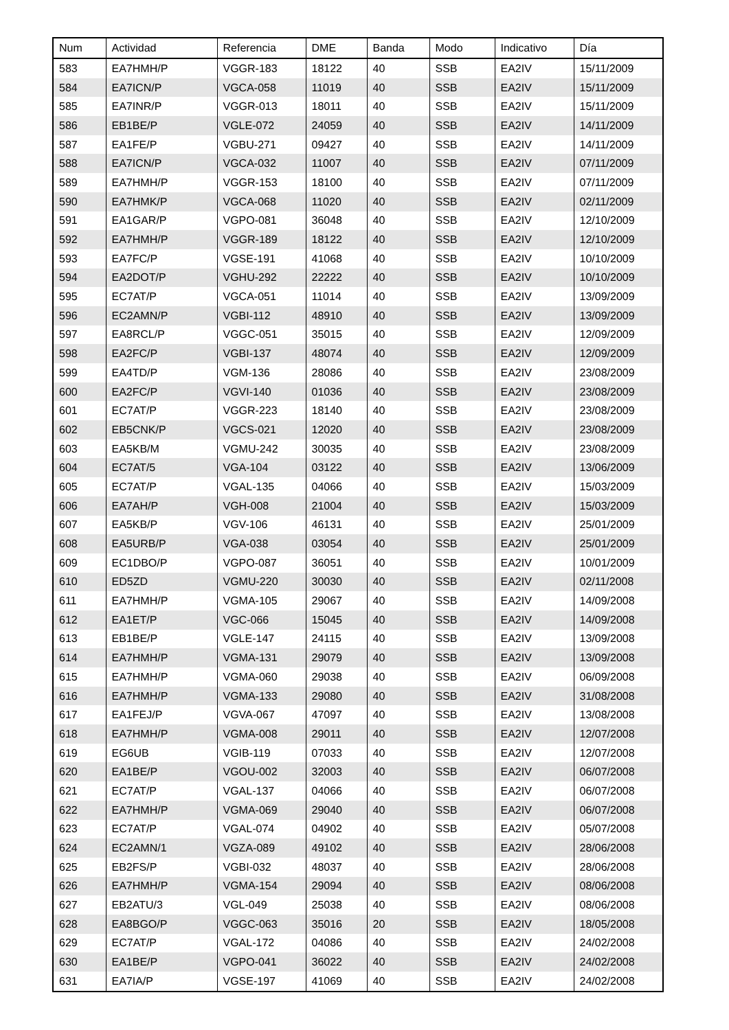| Num | Actividad | Referencia | DME | Banda | Modo | Indicativo | Día |
| --- | --- | --- | --- | --- | --- | --- | --- |
| 583 | EA7HMH/P | VGGR-183 | 18122 | 40 | SSB | EA2IV | 15/11/2009 |
| 584 | EA7ICN/P | VGCA-058 | 11019 | 40 | SSB | EA2IV | 15/11/2009 |
| 585 | EA7INR/P | VGGR-013 | 18011 | 40 | SSB | EA2IV | 15/11/2009 |
| 586 | EB1BE/P | VGLE-072 | 24059 | 40 | SSB | EA2IV | 14/11/2009 |
| 587 | EA1FE/P | VGBU-271 | 09427 | 40 | SSB | EA2IV | 14/11/2009 |
| 588 | EA7ICN/P | VGCA-032 | 11007 | 40 | SSB | EA2IV | 07/11/2009 |
| 589 | EA7HMH/P | VGGR-153 | 18100 | 40 | SSB | EA2IV | 07/11/2009 |
| 590 | EA7HMK/P | VGCA-068 | 11020 | 40 | SSB | EA2IV | 02/11/2009 |
| 591 | EA1GAR/P | VGPO-081 | 36048 | 40 | SSB | EA2IV | 12/10/2009 |
| 592 | EA7HMH/P | VGGR-189 | 18122 | 40 | SSB | EA2IV | 12/10/2009 |
| 593 | EA7FC/P | VGSE-191 | 41068 | 40 | SSB | EA2IV | 10/10/2009 |
| 594 | EA2DOT/P | VGHU-292 | 22222 | 40 | SSB | EA2IV | 10/10/2009 |
| 595 | EC7AT/P | VGCA-051 | 11014 | 40 | SSB | EA2IV | 13/09/2009 |
| 596 | EC2AMN/P | VGBI-112 | 48910 | 40 | SSB | EA2IV | 13/09/2009 |
| 597 | EA8RCL/P | VGGC-051 | 35015 | 40 | SSB | EA2IV | 12/09/2009 |
| 598 | EA2FC/P | VGBI-137 | 48074 | 40 | SSB | EA2IV | 12/09/2009 |
| 599 | EA4TD/P | VGM-136 | 28086 | 40 | SSB | EA2IV | 23/08/2009 |
| 600 | EA2FC/P | VGVI-140 | 01036 | 40 | SSB | EA2IV | 23/08/2009 |
| 601 | EC7AT/P | VGGR-223 | 18140 | 40 | SSB | EA2IV | 23/08/2009 |
| 602 | EB5CNK/P | VGCS-021 | 12020 | 40 | SSB | EA2IV | 23/08/2009 |
| 603 | EA5KB/M | VGMU-242 | 30035 | 40 | SSB | EA2IV | 23/08/2009 |
| 604 | EC7AT/5 | VGA-104 | 03122 | 40 | SSB | EA2IV | 13/06/2009 |
| 605 | EC7AT/P | VGAL-135 | 04066 | 40 | SSB | EA2IV | 15/03/2009 |
| 606 | EA7AH/P | VGH-008 | 21004 | 40 | SSB | EA2IV | 15/03/2009 |
| 607 | EA5KB/P | VGV-106 | 46131 | 40 | SSB | EA2IV | 25/01/2009 |
| 608 | EA5URB/P | VGA-038 | 03054 | 40 | SSB | EA2IV | 25/01/2009 |
| 609 | EC1DBO/P | VGPO-087 | 36051 | 40 | SSB | EA2IV | 10/01/2009 |
| 610 | ED5ZD | VGMU-220 | 30030 | 40 | SSB | EA2IV | 02/11/2008 |
| 611 | EA7HMH/P | VGMA-105 | 29067 | 40 | SSB | EA2IV | 14/09/2008 |
| 612 | EA1ET/P | VGC-066 | 15045 | 40 | SSB | EA2IV | 14/09/2008 |
| 613 | EB1BE/P | VGLE-147 | 24115 | 40 | SSB | EA2IV | 13/09/2008 |
| 614 | EA7HMH/P | VGMA-131 | 29079 | 40 | SSB | EA2IV | 13/09/2008 |
| 615 | EA7HMH/P | VGMA-060 | 29038 | 40 | SSB | EA2IV | 06/09/2008 |
| 616 | EA7HMH/P | VGMA-133 | 29080 | 40 | SSB | EA2IV | 31/08/2008 |
| 617 | EA1FEJ/P | VGVA-067 | 47097 | 40 | SSB | EA2IV | 13/08/2008 |
| 618 | EA7HMH/P | VGMA-008 | 29011 | 40 | SSB | EA2IV | 12/07/2008 |
| 619 | EG6UB | VGIB-119 | 07033 | 40 | SSB | EA2IV | 12/07/2008 |
| 620 | EA1BE/P | VGOU-002 | 32003 | 40 | SSB | EA2IV | 06/07/2008 |
| 621 | EC7AT/P | VGAL-137 | 04066 | 40 | SSB | EA2IV | 06/07/2008 |
| 622 | EA7HMH/P | VGMA-069 | 29040 | 40 | SSB | EA2IV | 06/07/2008 |
| 623 | EC7AT/P | VGAL-074 | 04902 | 40 | SSB | EA2IV | 05/07/2008 |
| 624 | EC2AMN/1 | VGZA-089 | 49102 | 40 | SSB | EA2IV | 28/06/2008 |
| 625 | EB2FS/P | VGBI-032 | 48037 | 40 | SSB | EA2IV | 28/06/2008 |
| 626 | EA7HMH/P | VGMA-154 | 29094 | 40 | SSB | EA2IV | 08/06/2008 |
| 627 | EB2ATU/3 | VGL-049 | 25038 | 40 | SSB | EA2IV | 08/06/2008 |
| 628 | EA8BGO/P | VGGC-063 | 35016 | 20 | SSB | EA2IV | 18/05/2008 |
| 629 | EC7AT/P | VGAL-172 | 04086 | 40 | SSB | EA2IV | 24/02/2008 |
| 630 | EA1BE/P | VGPO-041 | 36022 | 40 | SSB | EA2IV | 24/02/2008 |
| 631 | EA7IA/P | VGSE-197 | 41069 | 40 | SSB | EA2IV | 24/02/2008 |